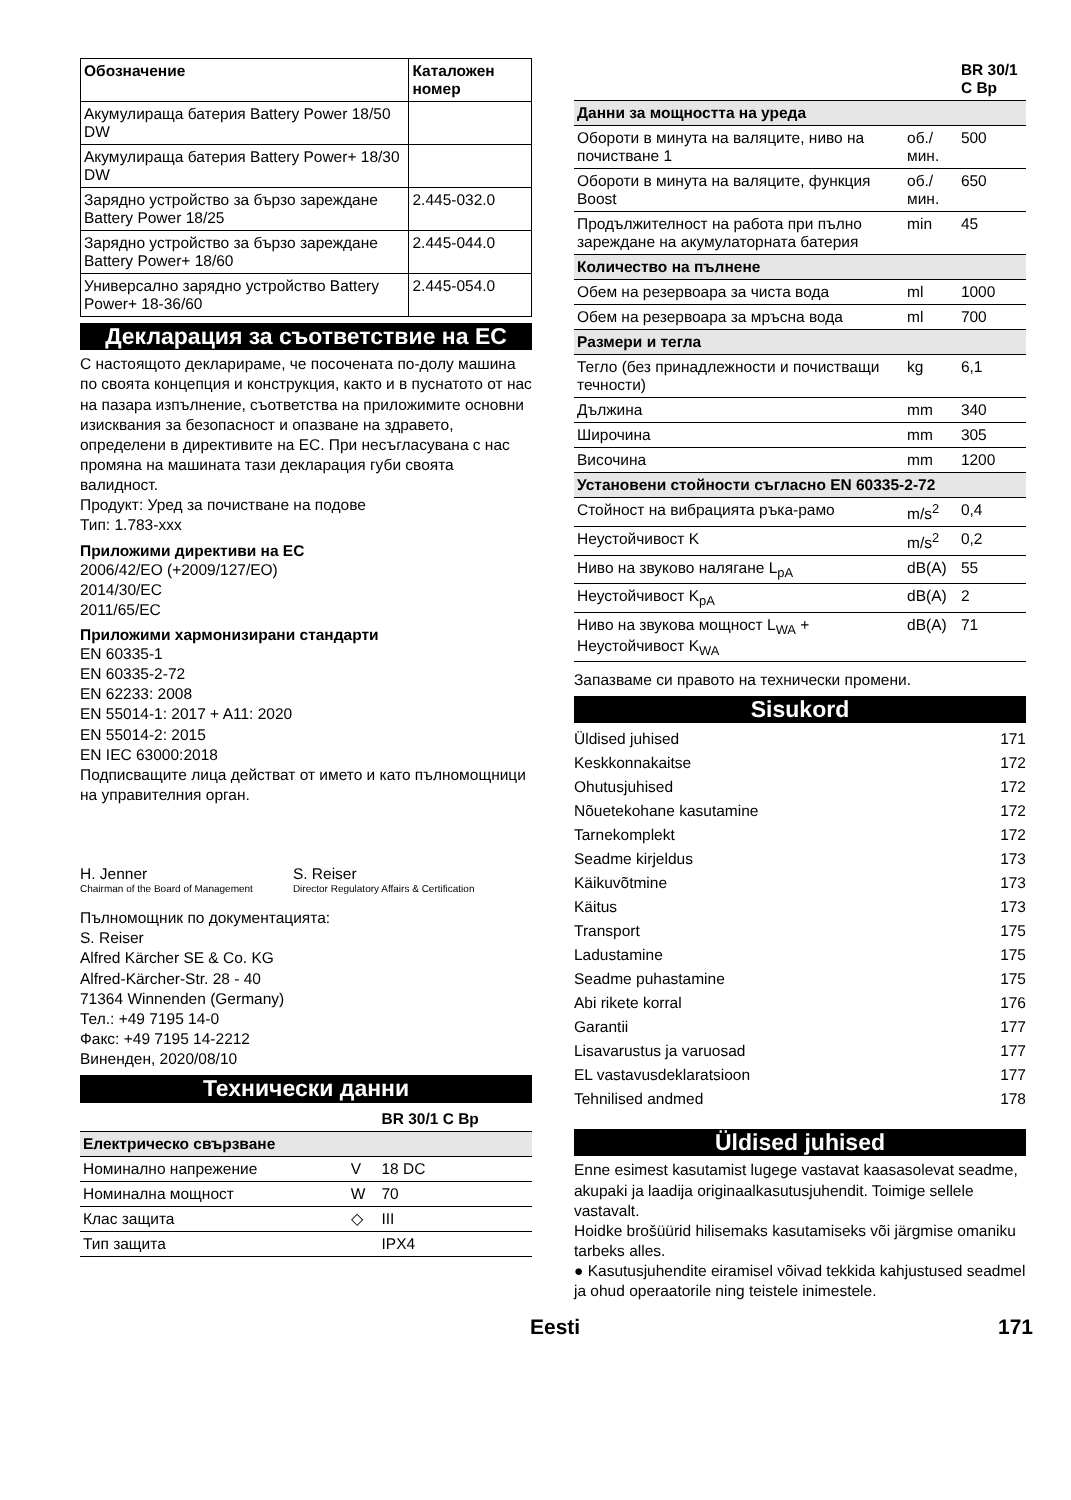| Обозначение | Каталожен номер |
| --- | --- |
| Акумулираща батерия Battery Power 18/50 DW | |
| Акумулираща батерия Battery Power+ 18/30 DW | |
| Зарядно устройство за бързо зареждане Battery Power 18/25 | 2.445-032.0 |
| Зарядно устройство за бързо зареждане Battery Power+ 18/60 | 2.445-044.0 |
| Универсално зарядно устройство Battery Power+ 18-36/60 | 2.445-054.0 |
Декларация за съответствие на ЕС
С настоящото декларираме, че посочената по-долу машина по своята концепция и конструкция, както и в пуснатото от нас на пазара изпълнение, съответства на приложимите основни изисквания за безопасност и опазване на здравето, определени в директивите на ЕС. При несъгласувана с нас промяна на машината тази декларация губи своята валидност.
Продукт: Уред за почистване на подове
Тип: 1.783-xxx
Приложими директиви на ЕС
2006/42/EO (+2009/127/EO)
2014/30/EC
2011/65/EC
Приложими хармонизирани стандарти
EN 60335-1
EN 60335-2-72
EN 62233: 2008
EN 55014-1: 2017 + A11: 2020
EN 55014-2: 2015
EN IEC 63000:2018
Подписващите лица действат от името и като пълномощници на управителния орган.
H. Jenner
Chairman of the Board of Management
S. Reiser
Director Regulatory Affairs & Certification
Пълномощник по документацията:
S. Reiser
Alfred Kärcher SE & Co. KG
Alfred-Kärcher-Str. 28 - 40
71364 Winnenden (Germany)
Тел.: +49 7195 14-0
Факс: +49 7195 14-2212
Виненден, 2020/08/10
Технически данни
| | | BR 30/1 C Bp |
| --- | --- | --- |
| Електрическо свързване | | |
| Номинално напрежение | V | 18 DC |
| Номинална мощност | W | 70 |
| Клас защита | ◇ | III |
| Тип защита | | IPX4 |
| | | BR 30/1 C Bp |
| --- | --- | --- |
| Данни за мощността на уреда | | |
| Обороти в минута на валяците, ниво на почистване 1 | об./мин. | 500 |
| Обороти в минута на валяците, функция Boost | об./мин. | 650 |
| Продължителност на работа при пълно зареждане на акумулаторната батерия | min | 45 |
| Количество на пълнене | | |
| Обем на резервоара за чиста вода | ml | 1000 |
| Обем на резервоара за мръсна вода | ml | 700 |
| Размери и тегла | | |
| Тегло (без принадлежности и почистващи течности) | kg | 6,1 |
| Дължина | mm | 340 |
| Широчина | mm | 305 |
| Височина | mm | 1200 |
| Установени стойности съгласно EN 60335-2-72 | | |
| Стойност на вибрацията ръка-рамо | m/s<sup>2</sup> | 0,4 |
| Неустойчивост K | m/s<sup>2</sup> | 0,2 |
| Ниво на звуково налягане L<sub>pA</sub> | dB(A) | 55 |
| Неустойчивост K<sub>pA</sub> | dB(A) | 2 |
| Ниво на звукова мощност L<sub>WA</sub> + Неустойчивост K<sub>WA</sub> | dB(A) | 71 |
Запазваме си правото на технически промени.
Sisukord
Üldised juhised 171
Keskkonnakaitse 172
Ohutusjuhised 172
Nõuetekohane kasutamine 172
Tarnekomplekt 172
Seadme kirjeldus 173
Käikuvõtmine 173
Käitus 173
Transport 175
Ladustamine 175
Seadme puhastamine 175
Abi rikete korral 176
Garantii 177
Lisavarustus ja varuosad 177
EL vastavusdeklaratsioon 177
Tehnilised andmed 178
Üldised juhised
Enne esimest kasutamist lugege vastavat kaasasolevat seadme, akupaki ja laadija originaalkasutusjuhendit. Toimige sellele vastavalt.
Hoidke brošüürid hilisemaks kasutamiseks või järgmise omaniku tarbeks alles.
● Kasutusjuhendite eiramisel võivad tekkida kahjustused seadmel ja ohud operaatorile ning teistele inimestele.
Eesti 171